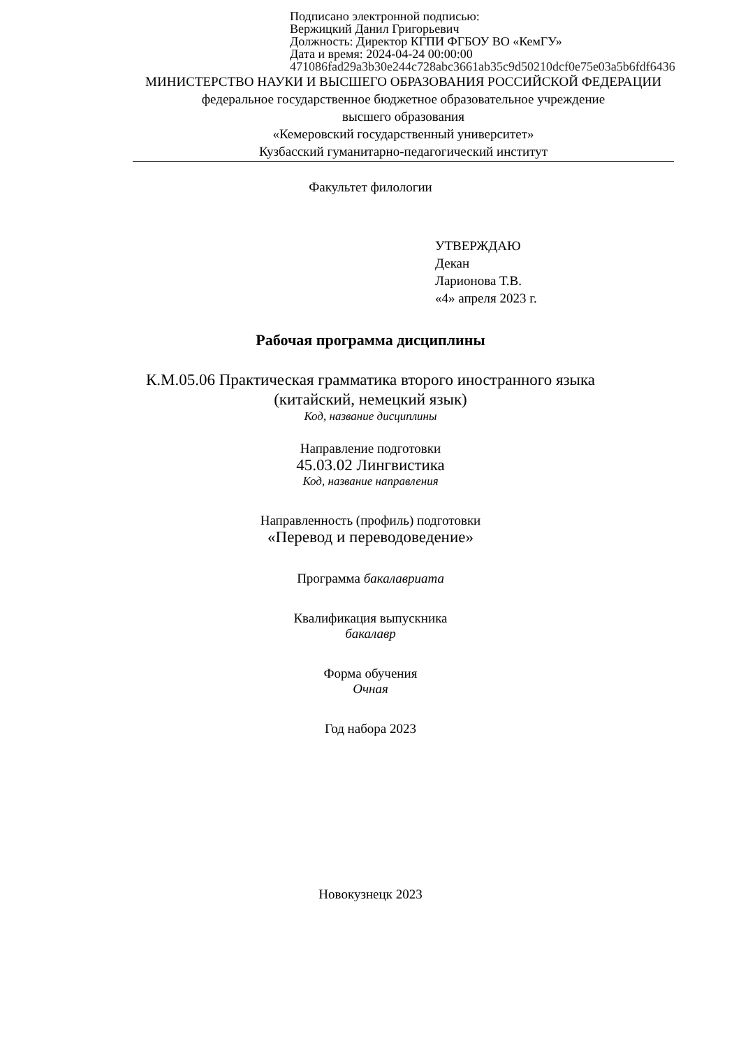Подписано электронной подписью:
Вержицкий Данил Григорьевич
Должность: Директор КГПИ ФГБОУ ВО «КемГУ»
Дата и время: 2024-04-24 00:00:00
471086fad29a3b30e244c728abc3661ab35c9d50210dcf0e75e03a5b6fdf6436
МИНИСТЕРСТВО НАУКИ И ВЫСШЕГО ОБРАЗОВАНИЯ РОССИЙСКОЙ ФЕДЕРАЦИИ
федеральное государственное бюджетное образовательное учреждение
высшего образования
«Кемеровский государственный университет»
Кузбасский гуманитарно-педагогический институт
Факультет филологии
УТВЕРЖДАЮ
Декан
Ларионова Т.В.
«4» апреля 2023 г.
Рабочая программа дисциплины
К.М.05.06 Практическая грамматика второго иностранного языка
(китайский, немецкий язык)
Код, название дисциплины
Направление подготовки
45.03.02 Лингвистика
Код, название направления
Направленность (профиль) подготовки
«Перевод и переводоведение»
Программа бакалавриата
Квалификация выпускника
бакалавр
Форма обучения
Очная
Год набора 2023
Новокузнецк 2023